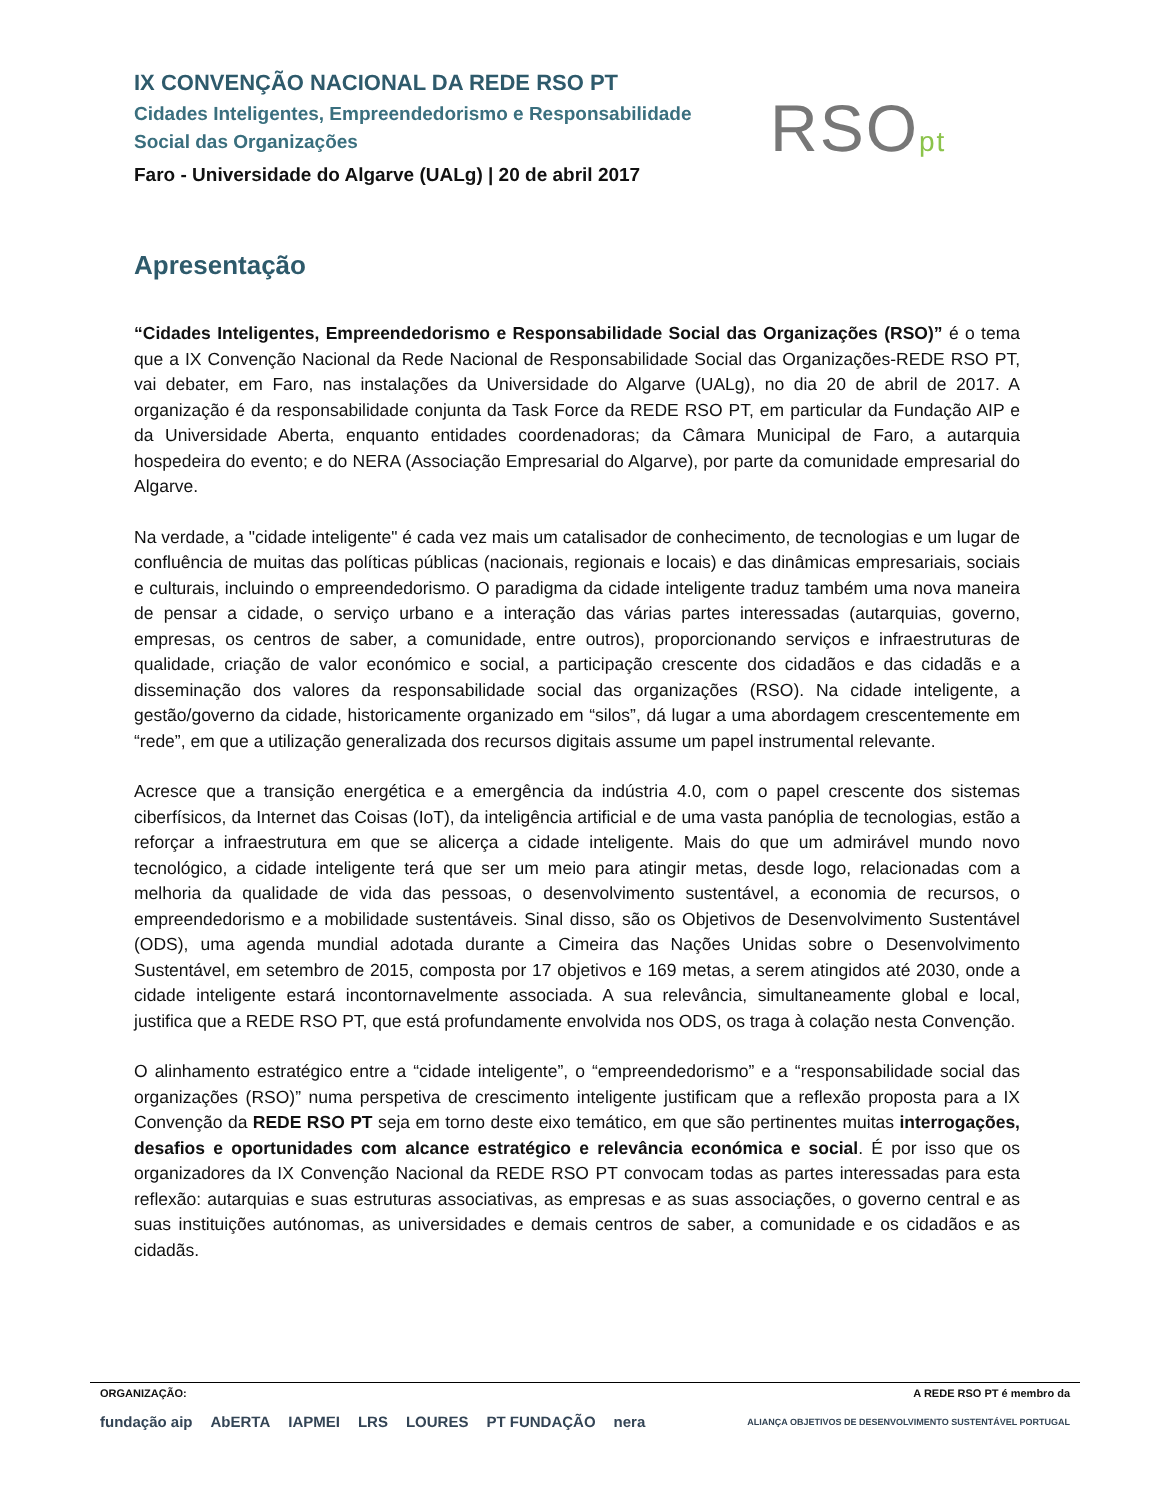IX CONVENÇÃO NACIONAL DA REDE RSO PT
Cidades Inteligentes, Empreendedorismo e Responsabilidade Social das Organizações
Faro - Universidade do Algarve (UALg) | 20 de abril 2017
RSOpt
Apresentação
“Cidades Inteligentes, Empreendedorismo e Responsabilidade Social das Organizações (RSO)” é o tema que a IX Convenção Nacional da Rede Nacional de Responsabilidade Social das Organizações-REDE RSO PT, vai debater, em Faro, nas instalações da Universidade do Algarve (UALg), no dia 20 de abril de 2017. A organização é da responsabilidade conjunta da Task Force da REDE RSO PT, em particular da Fundação AIP e da Universidade Aberta, enquanto entidades coordenadoras; da Câmara Municipal de Faro, a autarquia hospedeira do evento; e do NERA (Associação Empresarial do Algarve), por parte da comunidade empresarial do Algarve.
Na verdade, a "cidade inteligente" é cada vez mais um catalisador de conhecimento, de tecnologias e um lugar de confluência de muitas das políticas públicas (nacionais, regionais e locais) e das dinâmicas empresariais, sociais e culturais, incluindo o empreendedorismo. O paradigma da cidade inteligente traduz também uma nova maneira de pensar a cidade, o serviço urbano e a interação das várias partes interessadas (autarquias, governo, empresas, os centros de saber, a comunidade, entre outros), proporcionando serviços e infraestruturas de qualidade, criação de valor económico e social, a participação crescente dos cidadãos e das cidadãs e a disseminação dos valores da responsabilidade social das organizações (RSO). Na cidade inteligente, a gestão/governo da cidade, historicamente organizado em “silos”, dá lugar a uma abordagem crescentemente em “rede”, em que a utilização generalizada dos recursos digitais assume um papel instrumental relevante.
Acresce que a transição energética e a emergência da indústria 4.0, com o papel crescente dos sistemas ciberfísicos, da Internet das Coisas (IoT), da inteligência artificial e de uma vasta panóplia de tecnologias, estão a reforçar a infraestrutura em que se alicerça a cidade inteligente. Mais do que um admirável mundo novo tecnológico, a cidade inteligente terá que ser um meio para atingir metas, desde logo, relacionadas com a melhoria da qualidade de vida das pessoas, o desenvolvimento sustentável, a economia de recursos, o empreendedorismo e a mobilidade sustentáveis. Sinal disso, são os Objetivos de Desenvolvimento Sustentável (ODS), uma agenda mundial adotada durante a Cimeira das Nações Unidas sobre o Desenvolvimento Sustentável, em setembro de 2015, composta por 17 objetivos e 169 metas, a serem atingidos até 2030, onde a cidade inteligente estará incontornavelmente associada. A sua relevância, simultaneamente global e local, justifica que a REDE RSO PT, que está profundamente envolvida nos ODS, os traga à colação nesta Convenção.
O alinhamento estratégico entre a “cidade inteligente”, o “empreendedorismo” e a “responsabilidade social das organizações (RSO)” numa perspetiva de crescimento inteligente justificam que a reflexão proposta para a IX Convenção da REDE RSO PT seja em torno deste eixo temático, em que são pertinentes muitas interrogações, desafios e oportunidades com alcance estratégico e relevância económica e social. É por isso que os organizadores da IX Convenção Nacional da REDE RSO PT convocam todas as partes interessadas para esta reflexão: autarquias e suas estruturas associativas, as empresas e as suas associações, o governo central e as suas instituições autónomas, as universidades e demais centros de saber, a comunidade e os cidadãos e as cidadãs.
ORGANIZAÇÃO: A REDE RSO PT é membro da
fundação aip AbERTA IAPMEI LRS LOURES PT FUNDAÇÃO nera ALIANÇA OBJETIVOS DE DESENVOLVIMENTO SUSTENTÁVEL PORTUGAL